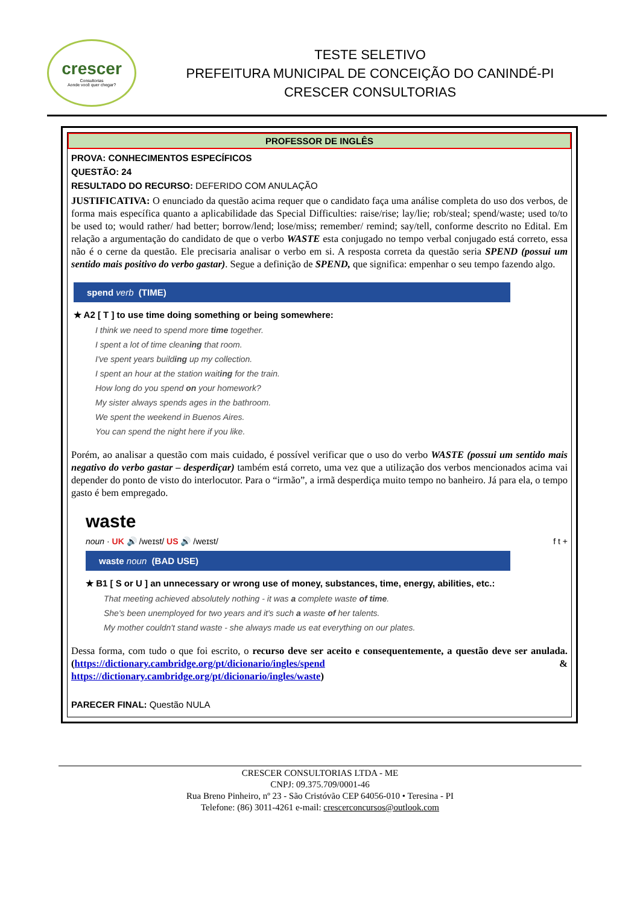crescer
Consultorias
Aonde você quer chegar?
TESTE SELETIVO
PREFEITURA MUNICIPAL DE CONCEIÇÃO DO CANINDÉ-PI
CRESCER CONSULTORIAS
PROFESSOR DE INGLÊS
PROVA: CONHECIMENTOS ESPECÍFICOS
QUESTÃO: 24
RESULTADO DO RECURSO: DEFERIDO COM ANULAÇÃO
JUSTIFICATIVA: O enunciado da questão acima requer que o candidato faça uma análise completa do uso dos verbos, de forma mais específica quanto a aplicabilidade das Special Difficulties: raise/rise; lay/lie; rob/steal; spend/waste; used to/to be used to; would rather/ had better; borrow/lend; lose/miss; remember/ remind; say/tell, conforme descrito no Edital. Em relação a argumentação do candidato de que o verbo WASTE esta conjugado no tempo verbal conjugado está correto, essa não é o cerne da questão. Ele precisaria analisar o verbo em si. A resposta correta da questão seria SPEND (possui um sentido mais positivo do verbo gastar). Segue a definição de SPEND, que significa: empenhar o seu tempo fazendo algo.
spend verb (TIME)
★ A2 [ T ] to use time doing something or being somewhere:
I think we need to spend more time together.
I spent a lot of time cleaning that room.
I've spent years building up my collection.
I spent an hour at the station waiting for the train.
How long do you spend on your homework?
My sister always spends ages in the bathroom.
We spent the weekend in Buenos Aires.
You can spend the night here if you like.
Porém, ao analisar a questão com mais cuidado, é possível verificar que o uso do verbo WASTE (possui um sentido mais negativo do verbo gastar – desperdiçar) também está correto, uma vez que a utilização dos verbos mencionados acima vai depender do ponto de visto do interlocutor. Para o “irmão”, a irmã desperdiça muito tempo no banheiro. Já para ela, o tempo gasto é bem empregado.
waste
noun · UK 🔊 /weɪst/ US 🔊 /weɪst/ f t +
waste noun (BAD USE)
★ B1 [ S or U ] an unnecessary or wrong use of money, substances, time, energy, abilities, etc.:
That meeting achieved absolutely nothing - it was a complete waste of time.
She's been unemployed for two years and it's such a waste of her talents.
My mother couldn't stand waste - she always made us eat everything on our plates.
Dessa forma, com tudo o que foi escrito, o recurso deve ser aceito e consequentemente, a questão deve ser anulada. (https://dictionary.cambridge.org/pt/dicionario/ingles/spend & https://dictionary.cambridge.org/pt/dicionario/ingles/waste)
PARECER FINAL: Questão NULA
CRESCER CONSULTORIAS LTDA - ME
CNPJ: 09.375.709/0001-46
Rua Breno Pinheiro, nº 23 - São Cristóvão CEP 64056-010 • Teresina - PI
Telefone: (86) 3011-4261 e-mail: crescerconcursos@outlook.com